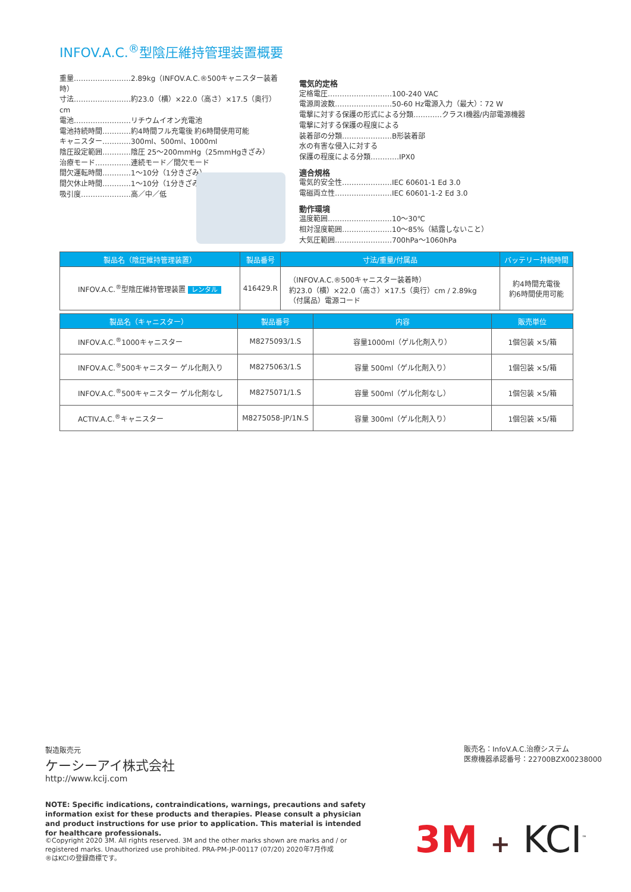INFOV.A.C.<sup>®</sup>型陰圧維持管理装置概要
重量……………………2.89kg（INFOV.A.C.®500キャニスター装着時）
寸法……………………約23.0（横）×22.0（高さ）×17.5（奥行）cm
電池……………………リチウムイオン充電池
電池持続時間…………約4時間フル充電後 約6時間使用可能
キャニスター…………300ml、500ml、1000ml
陰圧設定範囲…………陰圧 25〜200mmHg（25mmHgきざみ）
治療モード……………連続モード／間欠モード
間欠運転時間…………1〜10分（1分きざみ）
間欠休止時間…………1〜10分（1分きざみ）
吸引度…………………高／中／低
電気的定格
定格電圧………………………100-240 VAC
電源周波数……………………50-60 Hz電源入力（最大）：72 W
電撃に対する保護の形式による分類…………クラスⅠ機器/内部電源機器
電撃に対する保護の程度による
装着部の分類…………………B形装着部
水の有害な侵入に対する
保護の程度による分類…………IPX0
適合規格
電気的安全性…………………IEC 60601-1 Ed 3.0
電磁両立性……………………IEC 60601-1-2 Ed 3.0
動作環境
温度範囲………………………10〜30℃
相対湿度範囲…………………10〜85%（結露しないこと）
大気圧範囲……………………700hPa〜1060hPa
| 製品名（陰圧維持管理装置） | 製品番号 | 寸法/重量/付属品 | バッテリー持続時間 |
| --- | --- | --- | --- |
| INFOV.A.C.<sup>®</sup>型陰圧維持管理装置 レンタル | 416429.R | （INFOV.A.C.®500キャニスター装着時） 約23.0（横）×22.0（高さ）×17.5（奥行）cm / 2.89kg （付属品）電源コード | 約4時間充電後 約6時間使用可能 |
| 製品名（キャニスター） | 製品番号 | 内容 | 販売単位 |
| --- | --- | --- | --- |
| INFOV.A.C.<sup>®</sup>1000キャニスター | M8275093/1.S | 容量1000ml（ゲル化剤入り） | 1個包装 ×5/箱 |
| INFOV.A.C.<sup>®</sup>500キャニスター ゲル化剤入り | M8275063/1.S | 容量 500ml（ゲル化剤入り） | 1個包装 ×5/箱 |
| INFOV.A.C.<sup>®</sup>500キャニスター ゲル化剤なし | M8275071/1.S | 容量 500ml（ゲル化剤なし） | 1個包装 ×5/箱 |
| ACTIV.A.C.<sup>®</sup>キャニスター | M8275058-JP/1N.S | 容量 300ml（ゲル化剤入り） | 1個包装 ×5/箱 |
製造販売元
ケーシーアイ株式会社
http://www.kcij.com
販売名：InfoV.A.C.治療システム
医療機器承認番号：22700BZX00238000
NOTE: Specific indications, contraindications, warnings, precautions and safety information exist for these products and therapies. Please consult a physician and product instructions for use prior to application. This material is intended for healthcare professionals.
©Copyright 2020 3M. All rights reserved. 3M and the other marks shown are marks and / or registered marks. Unauthorized use prohibited. PRA-PM-JP-00117 (07/20) 2020年7月作成
®はKCIの登録商標です。
3M + KCI<sup>™</sup>